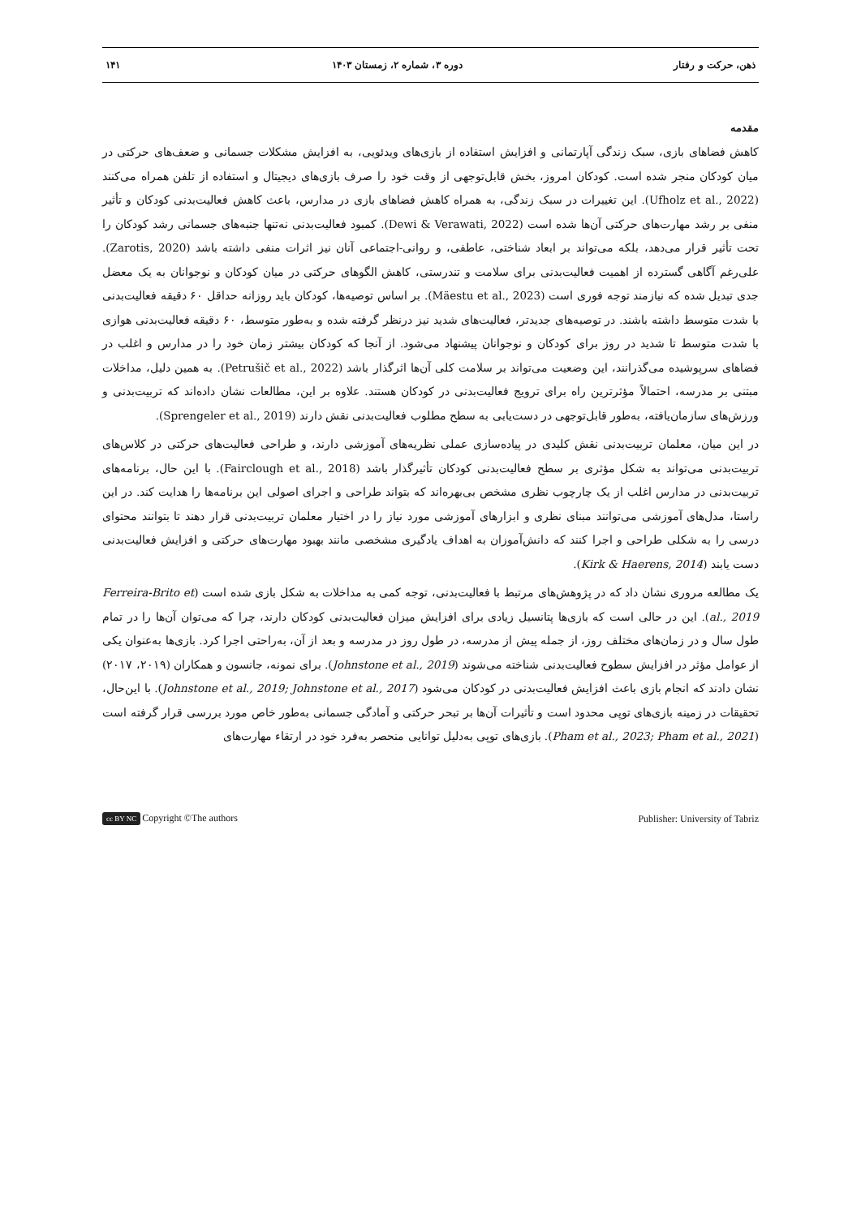ذهن، حرکت و رفتار دوره ۳، شماره ۲، زمستان ۱۴۰۳ ۱۴۱
مقدمه
کاهش فضاهای بازی، سبک زندگی آپارتمانی و افزایش استفاده از بازی‌های ویدئویی، به افزایش مشکلات جسمانی و ضعف‌های حرکتی در میان کودکان منجر شده است. کودکان امروز، بخش قابل‌توجهی از وقت خود را صرف بازی‌های دیجیتال و استفاده از تلفن همراه می‌کنند (Ufholz et al., 2022). این تغییرات در سبک زندگی، به همراه کاهش فضاهای بازی در مدارس، باعث کاهش فعالیت‌بدنی کودکان و تأثیر منفی بر رشد مهارت‌های حرکتی آن‌ها شده است (Dewi & Verawati, 2022). کمبود فعالیت‌بدنی نه‌تنها جنبه‌های جسمانی رشد کودکان را تحت تأثیر قرار می‌دهد، بلکه می‌تواند بر ابعاد شناختی، عاطفی، و روانی-اجتماعی آنان نیز اثرات منفی داشته باشد (Zarotis, 2020). علی‌رغم آگاهی گسترده از اهمیت فعالیت‌بدنی برای سلامت و تندرستی، کاهش الگوهای حرکتی در میان کودکان و نوجوانان به یک معضل جدی تبدیل شده که نیازمند توجه فوری است (Mäestu et al., 2023). بر اساس توصیه‌ها، کودکان باید روزانه حداقل ۶۰ دقیقه فعالیت‌بدنی با شدت متوسط داشته باشند. در توصیه‌های جدیدتر، فعالیت‌های شدید نیز درنظر گرفته شده و به‌طور متوسط، ۶۰ دقیقه فعالیت‌بدنی هوازی با شدت متوسط تا شدید در روز برای کودکان و نوجوانان پیشنهاد می‌شود. از آنجا که کودکان بیشتر زمان خود را در مدارس و اغلب در فضاهای سرپوشیده می‌گذرانند، این وضعیت می‌تواند بر سلامت کلی آن‌ها اثرگذار باشد (Petrušič et al., 2022). به همین دلیل، مداخلات مبتنی بر مدرسه، احتمالاً مؤثرترین راه برای ترویج فعالیت‌بدنی در کودکان هستند. علاوه بر این، مطالعات نشان داده‌اند که تربیت‌بدنی و ورزش‌های سازمان‌یافته، به‌طور قابل‌توجهی در دست‌یابی به سطح مطلوب فعالیت‌بدنی نقش دارند (Sprengeler et al., 2019).
در این میان، معلمان تربیت‌بدنی نقش کلیدی در پیاده‌سازی عملی نظریه‌های آموزشی دارند، و طراحی فعالیت‌های حرکتی در کلاس‌های تربیت‌بدنی می‌تواند به شکل مؤثری بر سطح فعالیت‌بدنی کودکان تأثیرگذار باشد (Fairclough et al., 2018). با این حال، برنامه‌های تربیت‌بدنی در مدارس اغلب از یک چارچوب نظری مشخص بی‌بهره‌اند که بتواند طراحی و اجرای اصولی این برنامه‌ها را هدایت کند. در این راستا، مدل‌های آموزشی می‌توانند مبنای نظری و ابزارهای آموزشی مورد نیاز را در اختیار معلمان تربیت‌بدنی قرار دهند تا بتوانند محتوای درسی را به شکلی طراحی و اجرا کنند که دانش‌آموزان به اهداف یادگیری مشخصی مانند بهبود مهارت‌های حرکتی و افزایش فعالیت‌بدنی دست یابند (Kirk & Haerens, 2014).
یک مطالعه مروری نشان داد که در پژوهش‌های مرتبط با فعالیت‌بدنی، توجه کمی به مداخلات به شکل بازی شده است (Ferreira-Brito et al., 2019). این در حالی است که بازی‌ها پتانسیل زیادی برای افزایش میزان فعالیت‌بدنی کودکان دارند، چرا که می‌توان آن‌ها را در تمام طول سال و در زمان‌های مختلف روز، از جمله پیش از مدرسه، در طول روز در مدرسه و بعد از آن، به‌راحتی اجرا کرد. بازی‌ها به‌عنوان یکی از عوامل مؤثر در افزایش سطوح فعالیت‌بدنی شناخته می‌شوند (Johnstone et al., 2019). برای نمونه، جانسون و همکاران (۲۰۱۹، ۲۰۱۷) نشان دادند که انجام بازی باعث افزایش فعالیت‌بدنی در کودکان می‌شود (Johnstone et al., 2019; Johnstone et al., 2017). با این‌حال، تحقیقات در زمینه بازی‌های توپی محدود است و تأثیرات آن‌ها بر تبحر حرکتی و آمادگی جسمانی به‌طور خاص مورد بررسی قرار گرفته است (Pham et al., 2023; Pham et al., 2021). بازی‌های توپی به‌دلیل توانایی منحصر به‌فرد خود در ارتقاء مهارت‌های
cc BY NC Copyright ©The authors Publisher: University of Tabriz